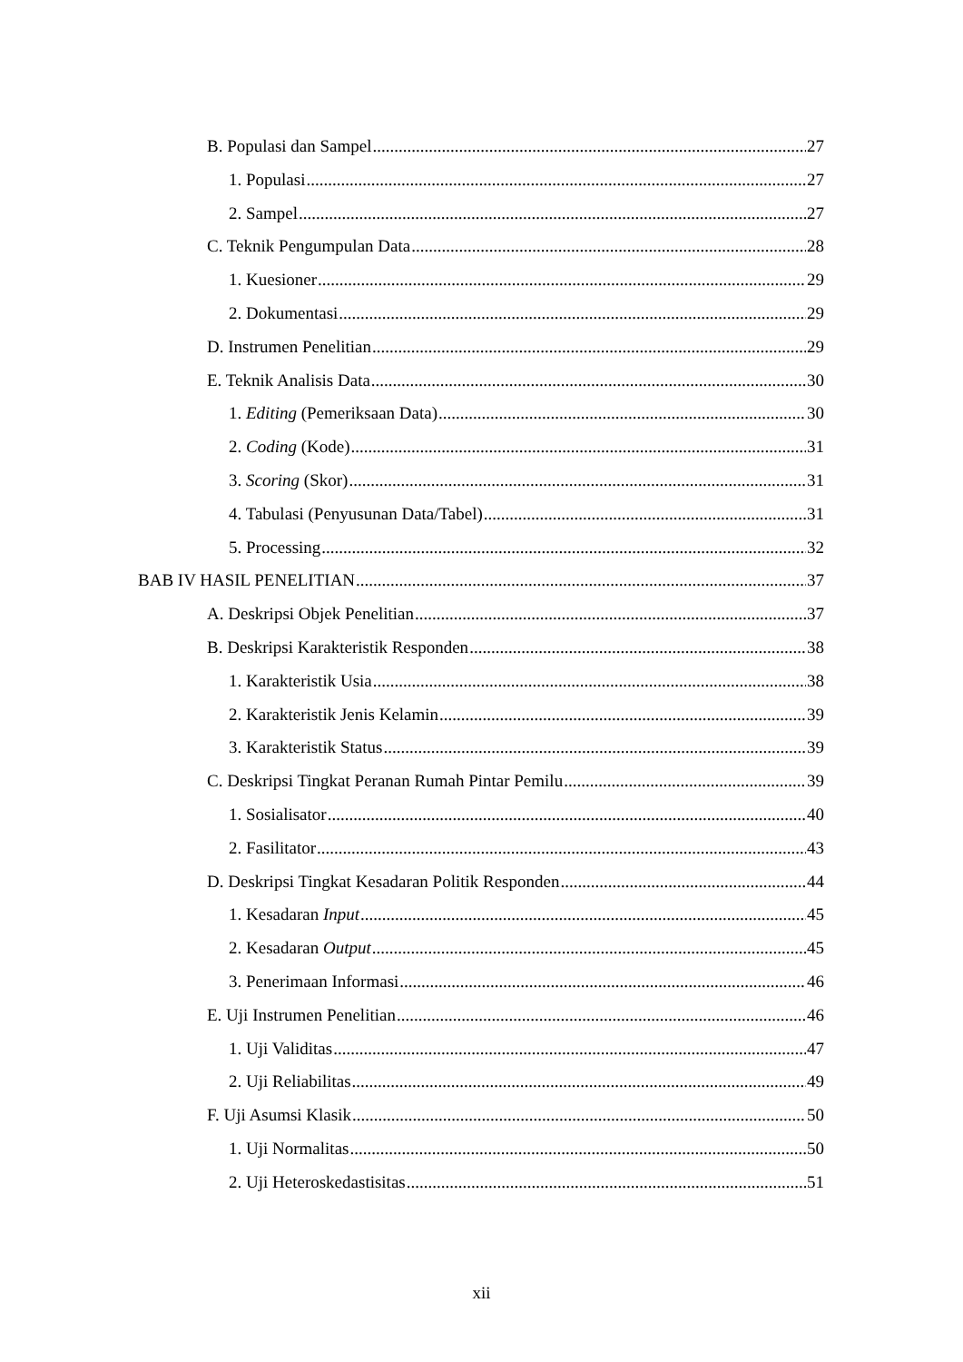B. Populasi dan Sampel 27
1. Populasi 27
2. Sampel 27
C. Teknik Pengumpulan Data 28
1. Kuesioner 29
2. Dokumentasi 29
D. Instrumen Penelitian 29
E. Teknik Analisis Data 30
1. Editing (Pemeriksaan Data) 30
2. Coding (Kode) 31
3. Scoring (Skor) 31
4. Tabulasi (Penyusunan Data/Tabel) 31
5. Processing 32
BAB IV HASIL PENELITIAN 37
A. Deskripsi Objek Penelitian 37
B. Deskripsi Karakteristik Responden 38
1. Karakteristik Usia 38
2. Karakteristik Jenis Kelamin 39
3. Karakteristik Status 39
C. Deskripsi Tingkat Peranan Rumah Pintar Pemilu 39
1. Sosialisator 40
2. Fasilitator 43
D. Deskripsi Tingkat Kesadaran Politik Responden 44
1. Kesadaran Input 45
2. Kesadaran Output 45
3. Penerimaan Informasi 46
E. Uji Instrumen Penelitian 46
1. Uji Validitas 47
2. Uji Reliabilitas 49
F. Uji Asumsi Klasik 50
1. Uji Normalitas 50
2. Uji Heteroskedastisitas 51
xii